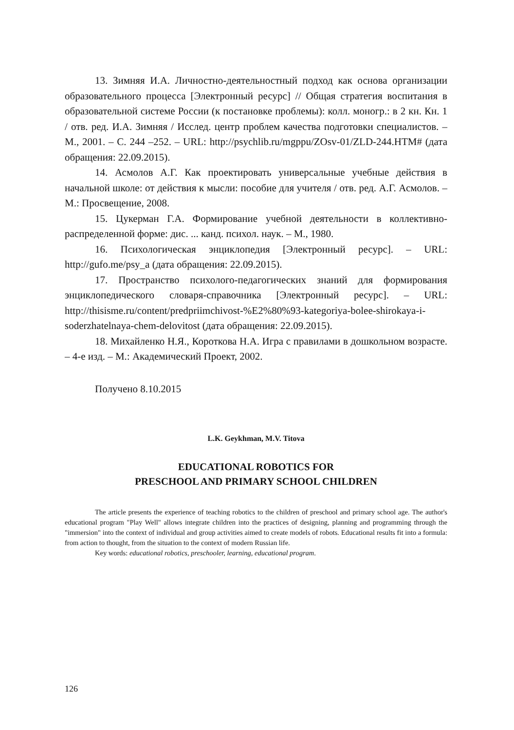13. Зимняя И.А. Личностно-деятельностный подход как основа организации образовательного процесса [Электронный ресурс] // Общая стратегия воспитания в образовательной системе России (к постановке проблемы): колл. моногр.: в 2 кн. Кн. 1 / отв. ред. И.А. Зимняя / Исслед. центр проблем качества подготовки специалистов. – М., 2001. – С. 244 –252. – URL: http://psychlib.ru/mgppu/ZOsv-01/ZLD-244.HTM# (дата обращения: 22.09.2015).
14. Асмолов А.Г. Как проектировать универсальные учебные действия в начальной школе: от действия к мысли: пособие для учителя / отв. ред. А.Г. Асмолов. – М.: Просвещение, 2008.
15. Цукерман Г.А. Формирование учебной деятельности в коллективно-распределенной форме: дис. ... канд. психол. наук. – М., 1980.
16. Психологическая энциклопедия [Электронный ресурс]. – URL: http://gufo.me/psy_a (дата обращения: 22.09.2015).
17. Пространство психолого-педагогических знаний для формирования энциклопедического словаря-справочника [Электронный ресурс]. – URL: http://thisisme.ru/content/predpriimchivost-%E2%80%93-kategoriya-bolee-shirokaya-i-soderzhatelnaya-chem-delovitost (дата обращения: 22.09.2015).
18. Михайленко Н.Я., Короткова Н.А. Игра с правилами в дошкольном возрасте. – 4-е изд. – М.: Академический Проект, 2002.
Получено 8.10.2015
L.K. Geykhman, M.V. Titova
EDUCATIONAL ROBOTICS FOR
PRESCHOOL AND PRIMARY SCHOOL CHILDREN
The article presents the experience of teaching robotics to the children of preschool and primary school age. The author's educational program "Play Well" allows integrate children into the practices of designing, planning and programming through the "immersion" into the context of individual and group activities aimed to create models of robots. Educational results fit into a formula: from action to thought, from the situation to the context of modern Russian life.
Key words: educational robotics, preschooler, learning, educational program.
126